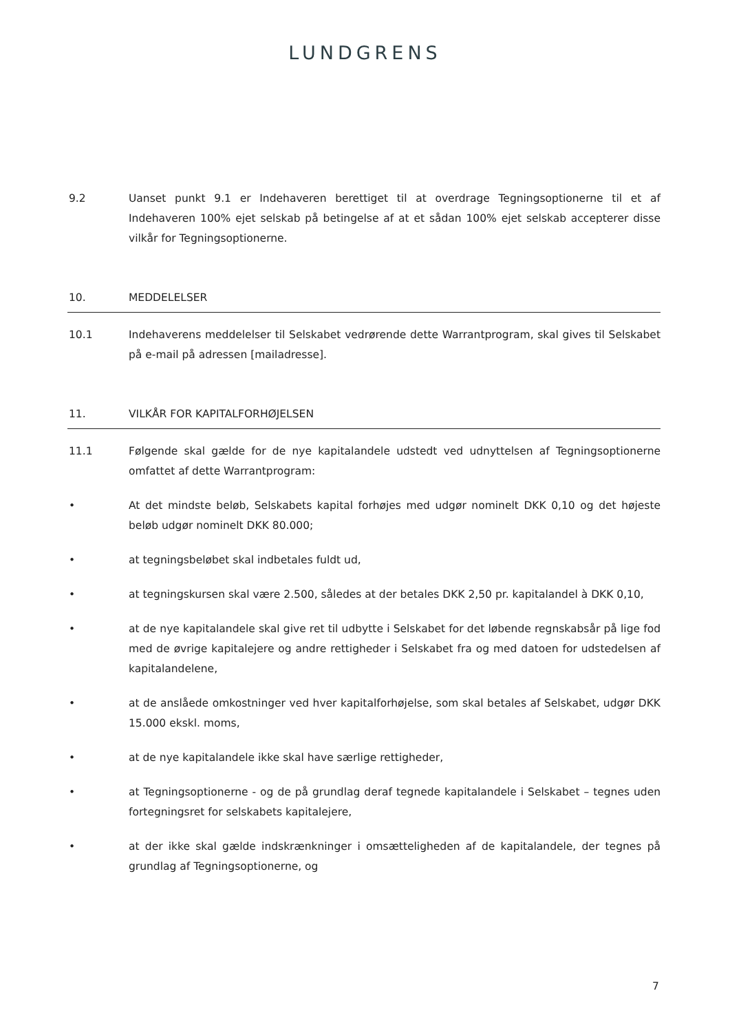LUNDGRENS
9.2 Uanset punkt 9.1 er Indehaveren berettiget til at overdrage Tegningsoptionerne til et af Indehaveren 100% ejet selskab på betingelse af at et sådan 100% ejet selskab accepterer disse vilkår for Tegningsoptionerne.
10. MEDDELELSER
10.1 Indehaverens meddelelser til Selskabet vedrørende dette Warrantprogram, skal gives til Selskabet på e-mail på adressen [mailadresse].
11. VILKÅR FOR KAPITALFORHØJELSEN
11.1 Følgende skal gælde for de nye kapitalandele udstedt ved udnyttelsen af Tegningsoptionerne omfattet af dette Warrantprogram:
• At det mindste beløb, Selskabets kapital forhøjes med udgør nominelt DKK 0,10 og det højeste beløb udgør nominelt DKK 80.000;
• at tegningsbeløbet skal indbetales fuldt ud,
• at tegningskursen skal være 2.500, således at der betales DKK 2,50 pr. kapitalandel à DKK 0,10,
• at de nye kapitalandele skal give ret til udbytte i Selskabet for det løbende regnskabsår på lige fod med de øvrige kapitalejere og andre rettigheder i Selskabet fra og med datoen for udstedelsen af kapitalandelene,
• at de anslåede omkostninger ved hver kapitalforhøjelse, som skal betales af Selskabet, udgør DKK 15.000 ekskl. moms,
• at de nye kapitalandele ikke skal have særlige rettigheder,
• at Tegningsoptionerne - og de på grundlag deraf tegnede kapitalandele i Selskabet – tegnes uden fortegningsret for selskabets kapitalejere,
• at der ikke skal gælde indskrænkninger i omsætteligheden af de kapitalandele, der tegnes på grundlag af Tegningsoptionerne, og
7